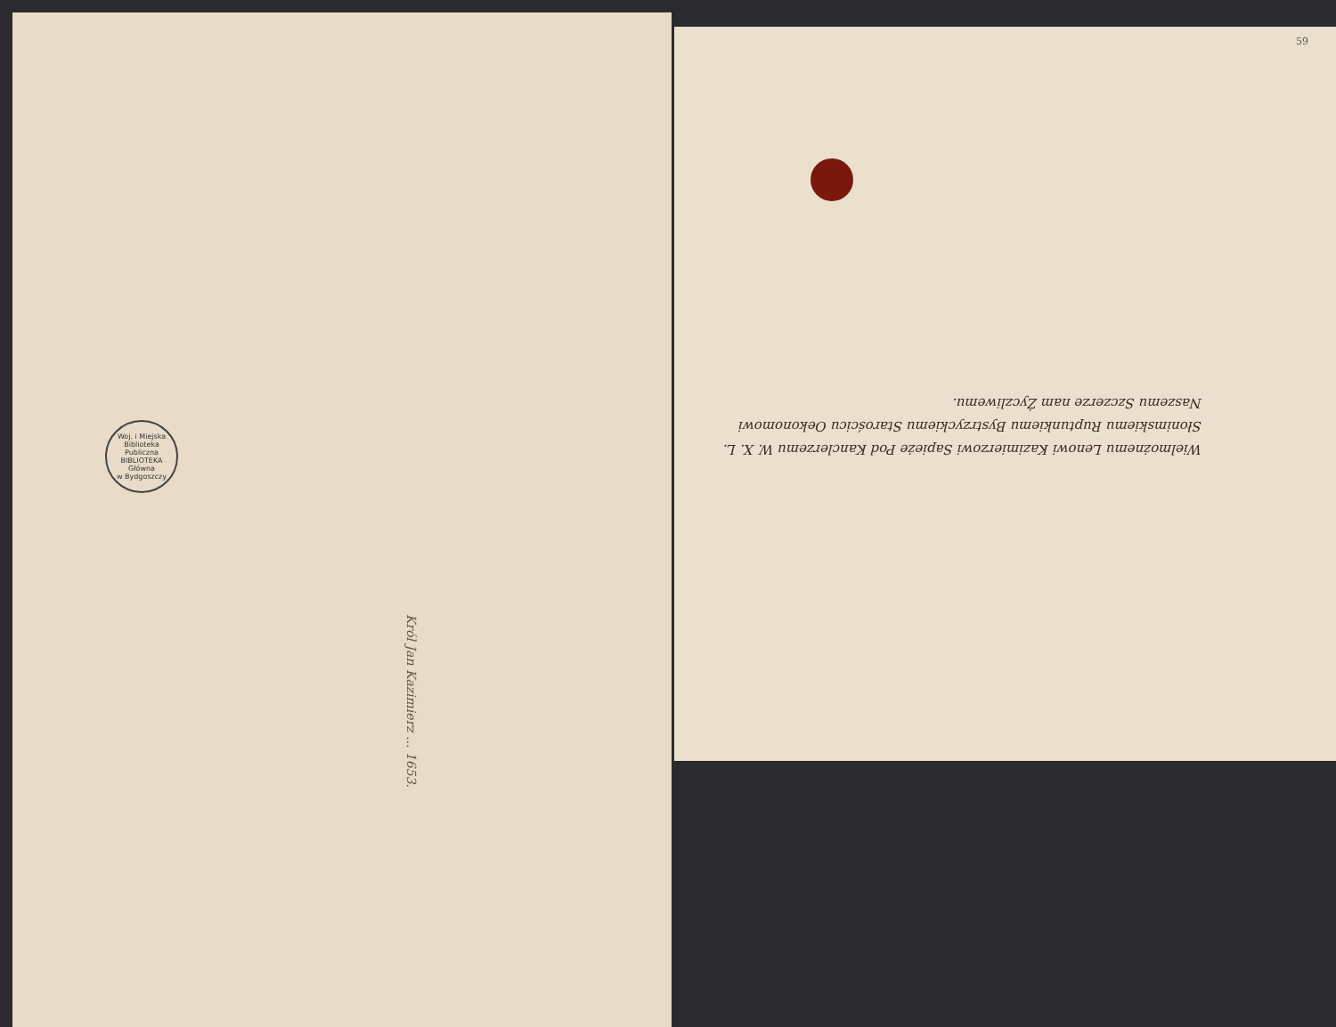59
Woj. i Miejska Biblioteka Publiczna
BIBLIOTEKA
Główna
w Bydgoszczy
Wielmożnemu Lenowi Kazimierzowi Sapieże Pod Kanclerzemu W. X. L. Słonimskiemu Ruptunkiemu Bystrzyckiemu Starościcu Oekonomowi Naszemu Szczerze nam Życzliwemu.
Król Jan Kazimierz ... 1653.